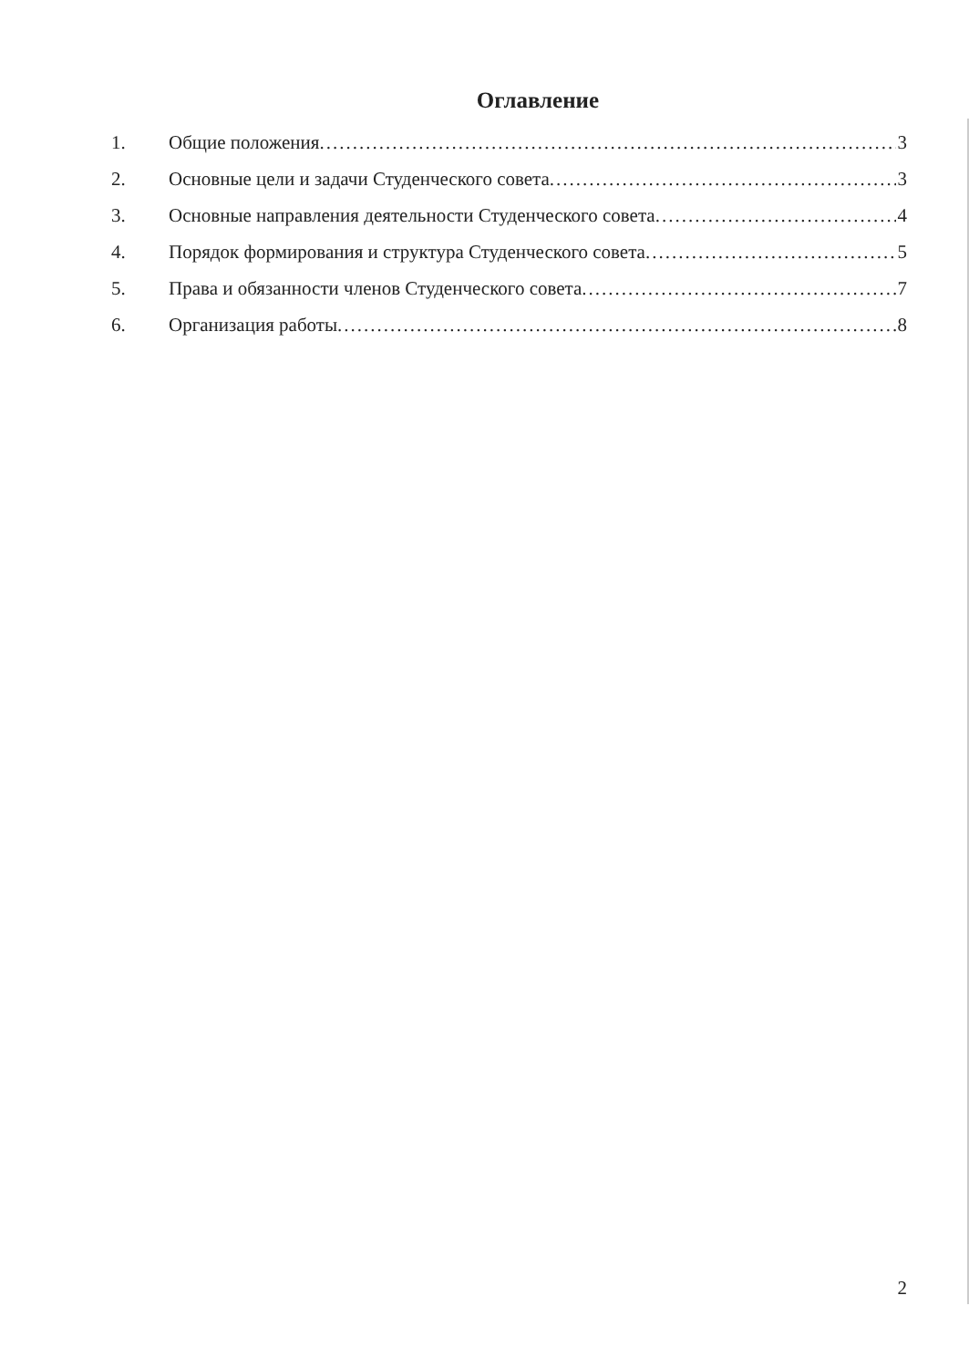Оглавление
1. Общие положения 3
2. Основные цели и задачи Студенческого совета 3
3. Основные направления деятельности Студенческого совета 4
4. Порядок формирования и структура Студенческого совета 5
5. Права и обязанности членов Студенческого совета 7
6. Организация работы 8
2